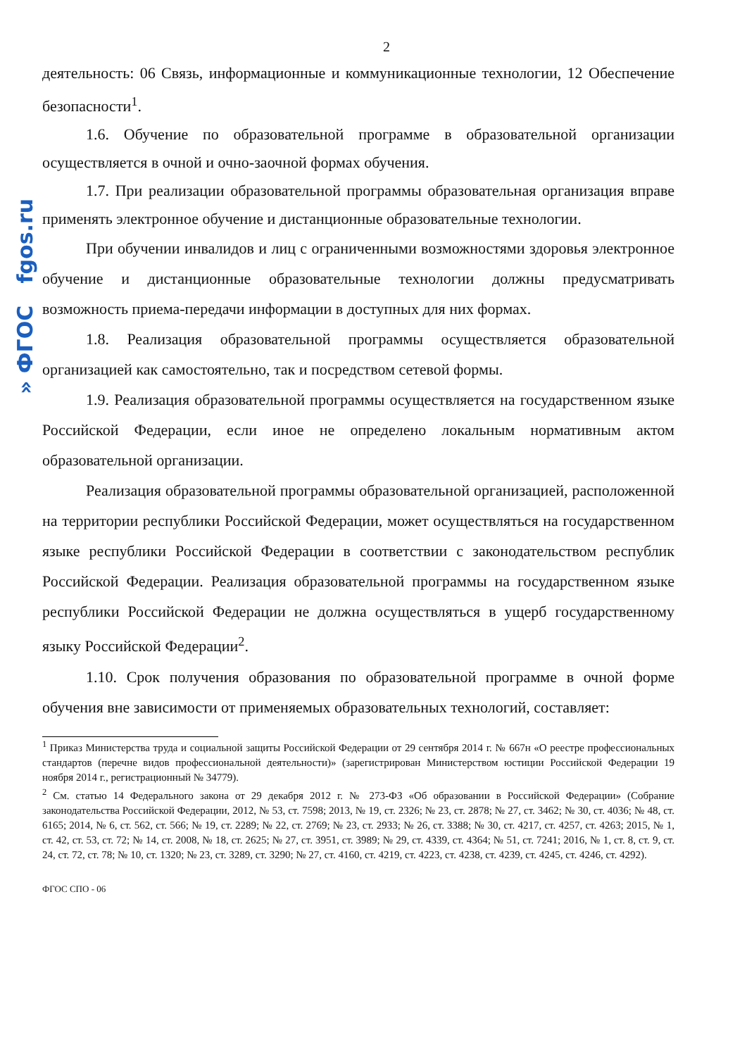» ФГОС fgos.ru
2
деятельность: 06 Связь, информационные и коммуникационные технологии, 12 Обеспечение безопасности<sup>1</sup>.
1.6. Обучение по образовательной программе в образовательной организации осуществляется в очной и очно-заочной формах обучения.
1.7. При реализации образовательной программы образовательная организация вправе применять электронное обучение и дистанционные образовательные технологии.
При обучении инвалидов и лиц с ограниченными возможностями здоровья электронное обучение и дистанционные образовательные технологии должны предусматривать возможность приема-передачи информации в доступных для них формах.
1.8. Реализация образовательной программы осуществляется образовательной организацией как самостоятельно, так и посредством сетевой формы.
1.9. Реализация образовательной программы осуществляется на государственном языке Российской Федерации, если иное не определено локальным нормативным актом образовательной организации.
Реализация образовательной программы образовательной организацией, расположенной на территории республики Российской Федерации, может осуществляться на государственном языке республики Российской Федерации в соответствии с законодательством республик Российской Федерации. Реализация образовательной программы на государственном языке республики Российской Федерации не должна осуществляться в ущерб государственному языку Российской Федерации<sup>2</sup>.
1.10. Срок получения образования по образовательной программе в очной форме обучения вне зависимости от применяемых образовательных технологий, составляет:
<sup>1</sup> Приказ Министерства труда и социальной защиты Российской Федерации от 29 сентября 2014 г. № 667н «О реестре профессиональных стандартов (перечне видов профессиональной деятельности)» (зарегистрирован Министерством юстиции Российской Федерации 19 ноября 2014 г., регистрационный № 34779).
<sup>2</sup> См. статью 14 Федерального закона от 29 декабря 2012 г. № 273-ФЗ «Об образовании в Российской Федерации» (Собрание законодательства Российской Федерации, 2012, № 53, ст. 7598; 2013, № 19, ст. 2326; № 23, ст. 2878; № 27, ст. 3462; № 30, ст. 4036; № 48, ст. 6165; 2014, № 6, ст. 562, ст. 566; № 19, ст. 2289; № 22, ст. 2769; № 23, ст. 2933; № 26, ст. 3388; № 30, ст. 4217, ст. 4257, ст. 4263; 2015, № 1, ст. 42, ст. 53, ст. 72; № 14, ст. 2008, № 18, ст. 2625; № 27, ст. 3951, ст. 3989; № 29, ст. 4339, ст. 4364; № 51, ст. 7241; 2016, № 1, ст. 8, ст. 9, ст. 24, ст. 72, ст. 78; № 10, ст. 1320; № 23, ст. 3289, ст. 3290; № 27, ст. 4160, ст. 4219, ст. 4223, ст. 4238, ст. 4239, ст. 4245, ст. 4246, ст. 4292).
ФГОС СПО - 06